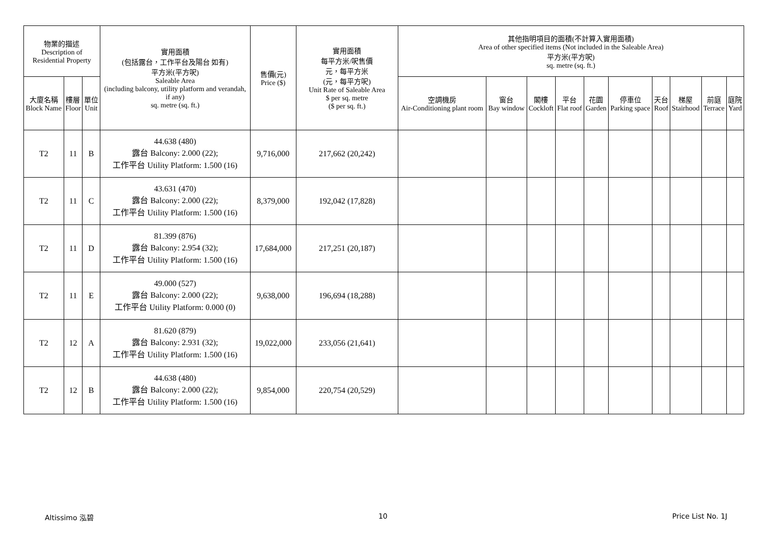| 物業的描述 Description of Residential Property | | | 實用面積 (包括露台，工作平台及陽台 如有) 平方米(平方呎) Saleable Area (including balcony, utility platform and verandah, if any) sq. metre (sq. ft.) | 售價(元) Price ($) | 實用面積 每平方米/呎售價 元，每平方米 (元，每平方呎) Unit Rate of Saleable Area $ per sq. metre ($ per sq. ft.) | 其他指明項目的面積(不計算入實用面積) Area of other specified items (Not included in the Saleable Area) 平方米(平方呎) sq. metre (sq. ft.) | | | | | | | | | |
| --- | --- | --- | --- | --- | --- | --- | --- | --- | --- | --- | --- | --- | --- | --- | --- |
| 大廈名稱 Block Name | 樓層 Floor | 單位 Unit | | | | 空調機房 Air-Conditioning plant room | 窗台 Bay window | 閣樓 Cockloft | 平台 Flat roof | 花園 Garden | 停車位 Parking space | 天台 Roof | 梯屋 Stairhood | 前庭 Terrace | 庭院 Yard |
| T2 | 11 | B | 44.638 (480) 露台 Balcony: 2.000 (22); 工作平台 Utility Platform: 1.500 (16) | 9,716,000 | 217,662 (20,242) | | | | | | | | | | |
| T2 | 11 | C | 43.631 (470) 露台 Balcony: 2.000 (22); 工作平台 Utility Platform: 1.500 (16) | 8,379,000 | 192,042 (17,828) | | | | | | | | | | |
| T2 | 11 | D | 81.399 (876) 露台 Balcony: 2.954 (32); 工作平台 Utility Platform: 1.500 (16) | 17,684,000 | 217,251 (20,187) | | | | | | | | | | |
| T2 | 11 | E | 49.000 (527) 露台 Balcony: 2.000 (22); 工作平台 Utility Platform: 0.000 (0) | 9,638,000 | 196,694 (18,288) | | | | | | | | | | |
| T2 | 12 | A | 81.620 (879) 露台 Balcony: 2.931 (32); 工作平台 Utility Platform: 1.500 (16) | 19,022,000 | 233,056 (21,641) | | | | | | | | | | |
| T2 | 12 | B | 44.638 (480) 露台 Balcony: 2.000 (22); 工作平台 Utility Platform: 1.500 (16) | 9,854,000 | 220,754 (20,529) | | | | | | | | | | |
Altissimo 泓碧 10 Price List No. 1J